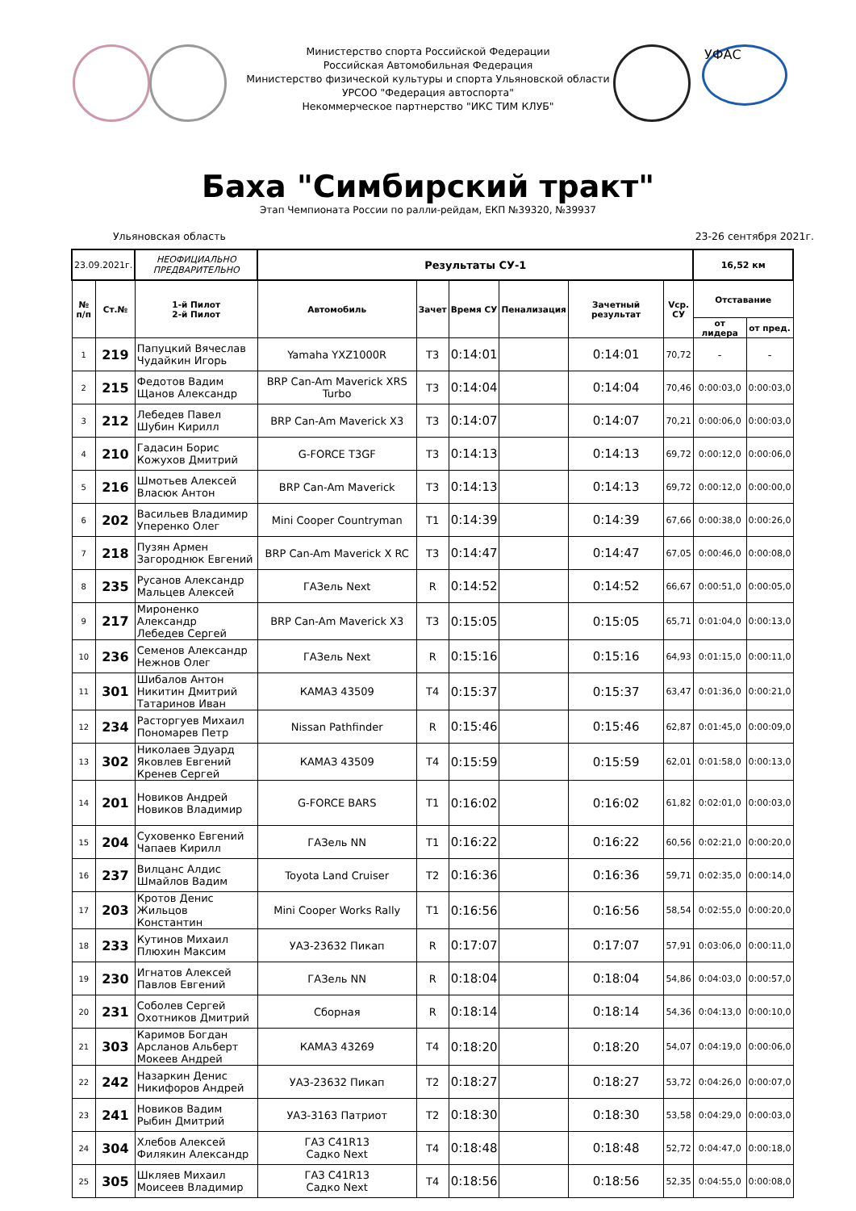УФАС
Министерство спорта Российской Федерации
Российская Автомобильная Федерация
Министерство физической культуры и спорта Ульяновской области
УРСОО "Федерация автоспорта"
Некоммерческое партнерство "ИКС ТИМ КЛУБ"
Баха "Симбирский тракт"
Этап Чемпионата России по ралли-рейдам, ЕКП №39320, №39937
Ульяновская область 23-26 сентября 2021г.
| 23.09.2021г. | | НЕОФИЦИАЛЬНО ПРЕДВАРИТЕЛЬНО | Результаты СУ-1 | | | | | | 16,52 км | |
| № п/п | Ст.№ | 1-й Пилот 2-й Пилот | Автомобиль | Зачет | Время СУ | Пенализация | Зачетный результат | Vср. СУ | Отставание | |
| | | | | | | | | | от лидера | от пред. |
| 1 | 219 | Папуцкий Вячеслав Чудайкин Игорь | Yamaha YXZ1000R | T3 | 0:14:01 | | 0:14:01 | 70,72 | - | - |
| 2 | 215 | Федотов Вадим Щанов Александр | BRP Can-Am Maverick XRS Turbo | T3 | 0:14:04 | | 0:14:04 | 70,46 | 0:00:03,0 | 0:00:03,0 |
| 3 | 212 | Лебедев Павел Шубин Кирилл | BRP Can-Am Maverick X3 | T3 | 0:14:07 | | 0:14:07 | 70,21 | 0:00:06,0 | 0:00:03,0 |
| 4 | 210 | Гадасин Борис Кожухов Дмитрий | G-FORCE T3GF | T3 | 0:14:13 | | 0:14:13 | 69,72 | 0:00:12,0 | 0:00:06,0 |
| 5 | 216 | Шмотьев Алексей Власюк Антон | BRP Can-Am Maverick | T3 | 0:14:13 | | 0:14:13 | 69,72 | 0:00:12,0 | 0:00:00,0 |
| 6 | 202 | Васильев Владимир Уперенко Олег | Mini Cooper Countryman | T1 | 0:14:39 | | 0:14:39 | 67,66 | 0:00:38,0 | 0:00:26,0 |
| 7 | 218 | Пузян Армен Загороднюк Евгений | BRP Can-Am Maverick X RC | T3 | 0:14:47 | | 0:14:47 | 67,05 | 0:00:46,0 | 0:00:08,0 |
| 8 | 235 | Русанов Александр Мальцев Алексей | ГАЗель Next | R | 0:14:52 | | 0:14:52 | 66,67 | 0:00:51,0 | 0:00:05,0 |
| 9 | 217 | Мироненко Александр Лебедев Сергей | BRP Can-Am Maverick X3 | T3 | 0:15:05 | | 0:15:05 | 65,71 | 0:01:04,0 | 0:00:13,0 |
| 10 | 236 | Семенов Александр Нежнов Олег | ГАЗель Next | R | 0:15:16 | | 0:15:16 | 64,93 | 0:01:15,0 | 0:00:11,0 |
| 11 | 301 | Шибалов Антон Никитин Дмитрий Татаринов Иван | КАМАЗ 43509 | T4 | 0:15:37 | | 0:15:37 | 63,47 | 0:01:36,0 | 0:00:21,0 |
| 12 | 234 | Расторгуев Михаил Пономарев Петр | Nissan Pathfinder | R | 0:15:46 | | 0:15:46 | 62,87 | 0:01:45,0 | 0:00:09,0 |
| 13 | 302 | Николаев Эдуард Яковлев Евгений Кренев Сергей | КАМАЗ 43509 | T4 | 0:15:59 | | 0:15:59 | 62,01 | 0:01:58,0 | 0:00:13,0 |
| 14 | 201 | Новиков Андрей Новиков Владимир | G-FORCE BARS | T1 | 0:16:02 | | 0:16:02 | 61,82 | 0:02:01,0 | 0:00:03,0 |
| 15 | 204 | Суховенко Евгений Чапаев Кирилл | ГАЗель NN | T1 | 0:16:22 | | 0:16:22 | 60,56 | 0:02:21,0 | 0:00:20,0 |
| 16 | 237 | Вилцанс Алдис Шмайлов Вадим | Toyota Land Cruiser | T2 | 0:16:36 | | 0:16:36 | 59,71 | 0:02:35,0 | 0:00:14,0 |
| 17 | 203 | Кротов Денис Жильцов Константин | Mini Cooper Works Rally | T1 | 0:16:56 | | 0:16:56 | 58,54 | 0:02:55,0 | 0:00:20,0 |
| 18 | 233 | Кутинов Михаил Плюхин Максим | УАЗ-23632 Пикап | R | 0:17:07 | | 0:17:07 | 57,91 | 0:03:06,0 | 0:00:11,0 |
| 19 | 230 | Игнатов Алексей Павлов Евгений | ГАЗель NN | R | 0:18:04 | | 0:18:04 | 54,86 | 0:04:03,0 | 0:00:57,0 |
| 20 | 231 | Соболев Сергей Охотников Дмитрий | Сборная | R | 0:18:14 | | 0:18:14 | 54,36 | 0:04:13,0 | 0:00:10,0 |
| 21 | 303 | Каримов Богдан Арсланов Альберт Мокеев Андрей | КАМАЗ 43269 | T4 | 0:18:20 | | 0:18:20 | 54,07 | 0:04:19,0 | 0:00:06,0 |
| 22 | 242 | Назаркин Денис Никифоров Андрей | УАЗ-23632 Пикап | T2 | 0:18:27 | | 0:18:27 | 53,72 | 0:04:26,0 | 0:00:07,0 |
| 23 | 241 | Новиков Вадим Рыбин Дмитрий | УАЗ-3163 Патриот | T2 | 0:18:30 | | 0:18:30 | 53,58 | 0:04:29,0 | 0:00:03,0 |
| 24 | 304 | Хлебов Алексей Филякин Александр | ГАЗ С41R13 Садко Next | T4 | 0:18:48 | | 0:18:48 | 52,72 | 0:04:47,0 | 0:00:18,0 |
| 25 | 305 | Шкляев Михаил Моисеев Владимир | ГАЗ С41R13 Садко Next | T4 | 0:18:56 | | 0:18:56 | 52,35 | 0:04:55,0 | 0:00:08,0 |